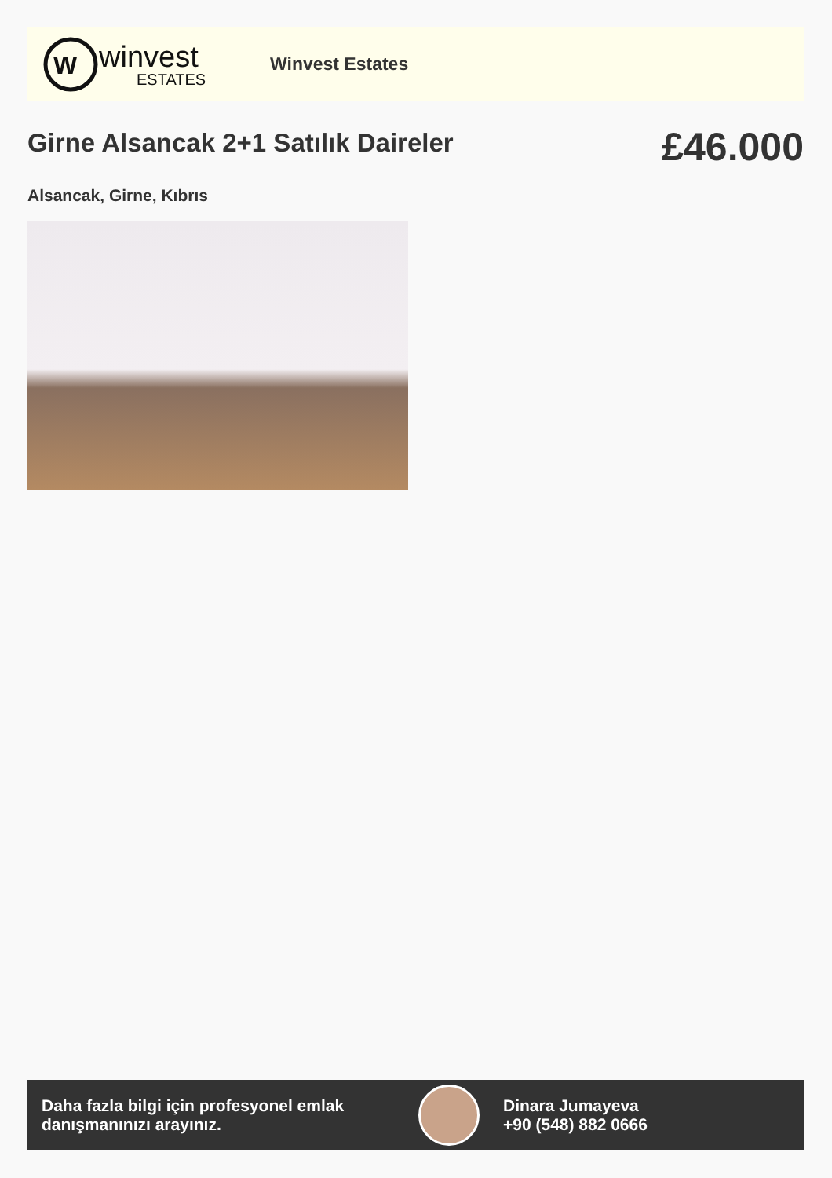W
winvest
ESTATES
Winvest Estates
Girne Alsancak 2+1 Satılık Daireler
£46.000
Alsancak, Girne, Kıbrıs
Daha fazla bilgi için profesyonel emlak danışmanınızı arayınız.
Dinara Jumayeva
+90 (548) 882 0666